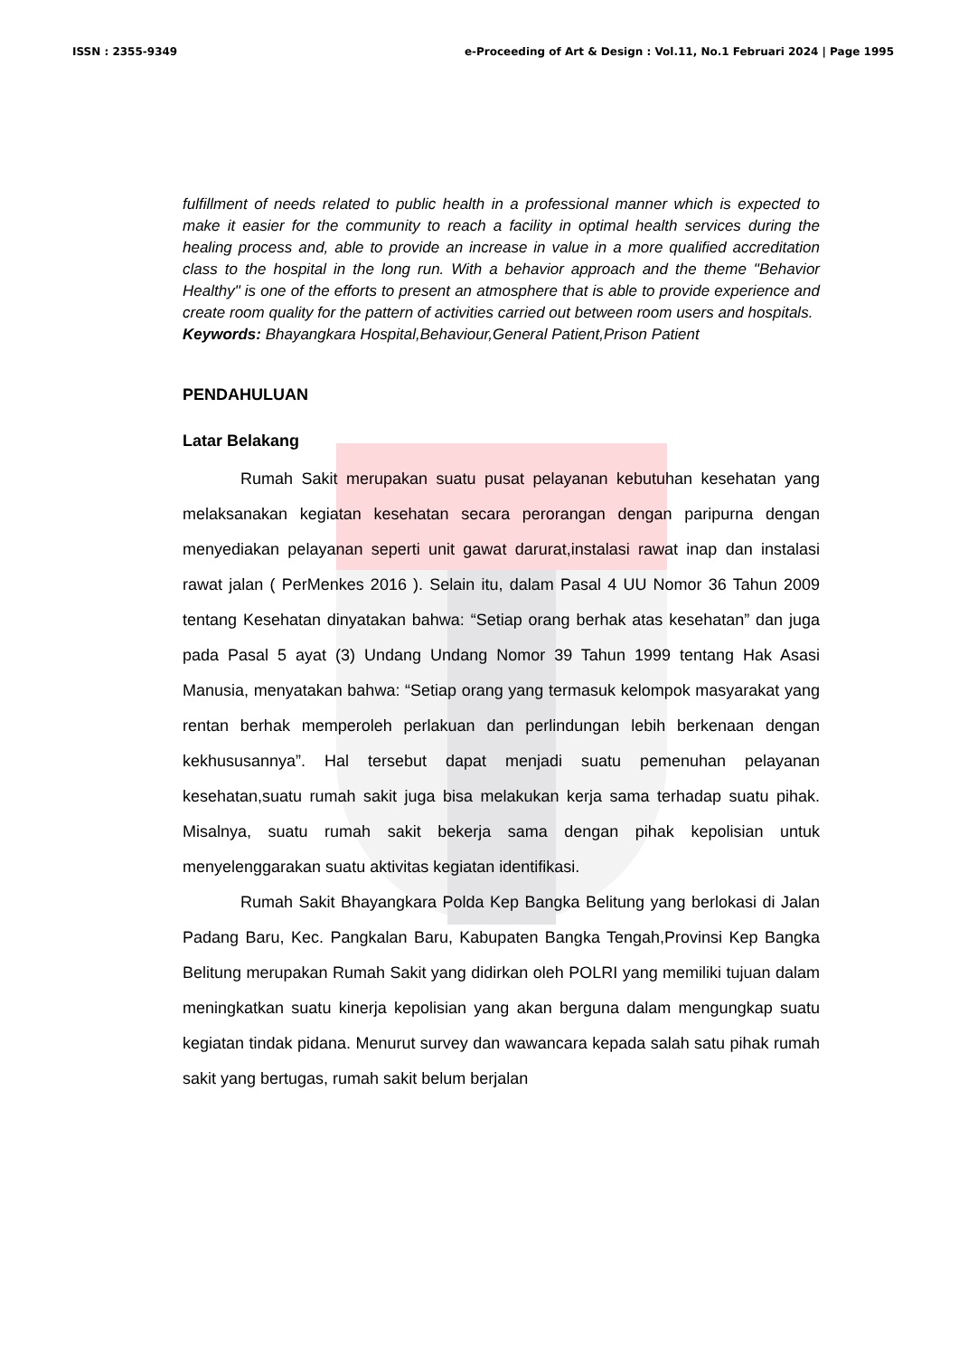ISSN : 2355-9349 e-Proceeding of Art & Design : Vol.11, No.1 Februari 2024 | Page 1995
fulfillment of needs related to public health in a professional manner which is expected to make it easier for the community to reach a facility in optimal health services during the healing process and, able to provide an increase in value in a more qualified accreditation class to the hospital in the long run. With a behavior approach and the theme "Behavior Healthy" is one of the efforts to present an atmosphere that is able to provide experience and create room quality for the pattern of activities carried out between room users and hospitals.
Keywords: Bhayangkara Hospital,Behaviour,General Patient,Prison Patient
PENDAHULUAN
Latar Belakang
Rumah Sakit merupakan suatu pusat pelayanan kebutuhan kesehatan yang melaksanakan kegiatan kesehatan secara perorangan dengan paripurna dengan menyediakan pelayanan seperti unit gawat darurat,instalasi rawat inap dan instalasi rawat jalan ( PerMenkes 2016 ). Selain itu, dalam Pasal 4 UU Nomor 36 Tahun 2009 tentang Kesehatan dinyatakan bahwa: “Setiap orang berhak atas kesehatan” dan juga pada Pasal 5 ayat (3) Undang Undang Nomor 39 Tahun 1999 tentang Hak Asasi Manusia, menyatakan bahwa: “Setiap orang yang termasuk kelompok masyarakat yang rentan berhak memperoleh perlakuan dan perlindungan lebih berkenaan dengan kekhususannya”. Hal tersebut dapat menjadi suatu pemenuhan pelayanan kesehatan,suatu rumah sakit juga bisa melakukan kerja sama terhadap suatu pihak. Misalnya, suatu rumah sakit bekerja sama dengan pihak kepolisian untuk menyelenggarakan suatu aktivitas kegiatan identifikasi.
Rumah Sakit Bhayangkara Polda Kep Bangka Belitung yang berlokasi di Jalan Padang Baru, Kec. Pangkalan Baru, Kabupaten Bangka Tengah,Provinsi Kep Bangka Belitung merupakan Rumah Sakit yang didirkan oleh POLRI yang memiliki tujuan dalam meningkatkan suatu kinerja kepolisian yang akan berguna dalam mengungkap suatu kegiatan tindak pidana. Menurut survey dan wawancara kepada salah satu pihak rumah sakit yang bertugas, rumah sakit belum berjalan